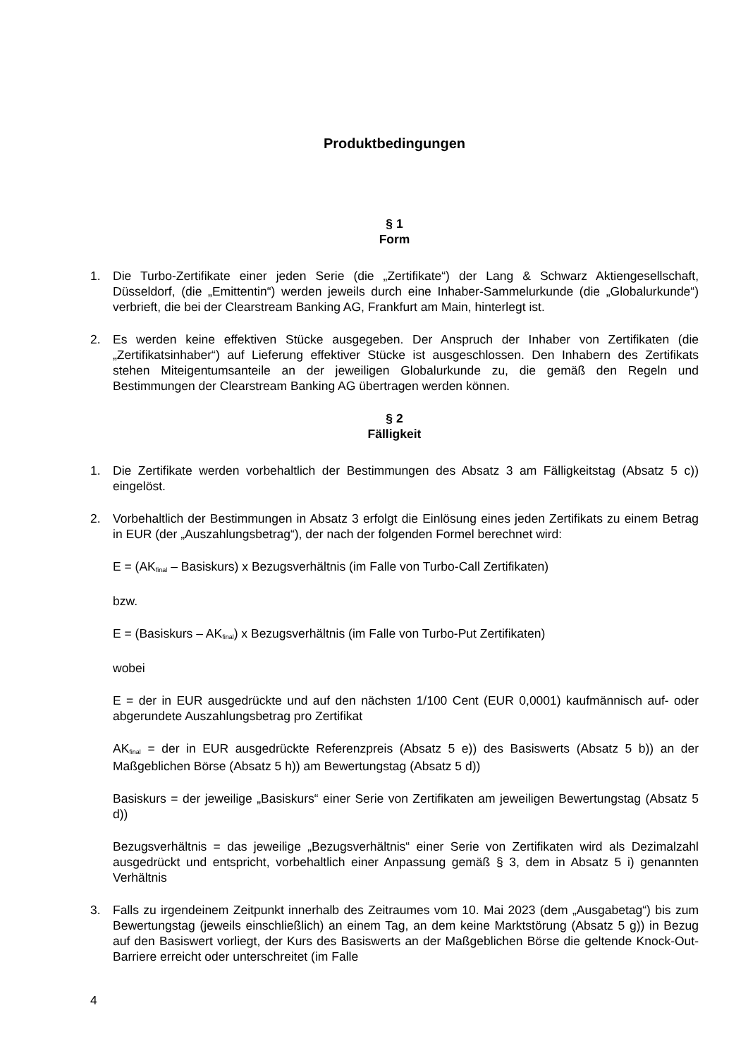Produktbedingungen
§ 1
Form
1. Die Turbo-Zertifikate einer jeden Serie (die „Zertifikate“) der Lang & Schwarz Aktiengesellschaft, Düsseldorf, (die „Emittentin“) werden jeweils durch eine Inhaber-Sammelurkunde (die „Globalurkunde“) verbrieft, die bei der Clearstream Banking AG, Frankfurt am Main, hinterlegt ist.
2. Es werden keine effektiven Stücke ausgegeben. Der Anspruch der Inhaber von Zertifikaten (die „Zertifikatsinhaber“) auf Lieferung effektiver Stücke ist ausgeschlossen. Den Inhabern des Zertifikats stehen Miteigentumsanteile an der jeweiligen Globalurkunde zu, die gemäß den Regeln und Bestimmungen der Clearstream Banking AG übertragen werden können.
§ 2
Fälligkeit
1. Die Zertifikate werden vorbehaltlich der Bestimmungen des Absatz 3 am Fälligkeitstag (Absatz 5 c)) eingelöst.
2. Vorbehaltlich der Bestimmungen in Absatz 3 erfolgt die Einlösung eines jeden Zertifikats zu einem Betrag in EUR (der „Auszahlungsbetrag“), der nach der folgenden Formel berechnet wird:
E = (AK<sub>final</sub> – Basiskurs) x Bezugsverhältnis (im Falle von Turbo-Call Zertifikaten)
bzw.
E = (Basiskurs – AK<sub>final</sub>) x Bezugsverhältnis (im Falle von Turbo-Put Zertifikaten)
wobei
E = der in EUR ausgedrückte und auf den nächsten 1/100 Cent (EUR 0,0001) kaufmännisch auf- oder abgerundete Auszahlungsbetrag pro Zertifikat
AK<sub>final</sub> = der in EUR ausgedrückte Referenzpreis (Absatz 5 e)) des Basiswerts (Absatz 5 b)) an der Maßgeblichen Börse (Absatz 5 h)) am Bewertungstag (Absatz 5 d))
Basiskurs = der jeweilige „Basiskurs“ einer Serie von Zertifikaten am jeweiligen Bewertungstag (Absatz 5 d))
Bezugsverhältnis = das jeweilige „Bezugsverhältnis“ einer Serie von Zertifikaten wird als Dezimalzahl ausgedrückt und entspricht, vorbehaltlich einer Anpassung gemäß § 3, dem in Absatz 5 i) genannten Verhältnis
3. Falls zu irgendeinem Zeitpunkt innerhalb des Zeitraumes vom 10. Mai 2023 (dem „Ausgabetag“) bis zum Bewertungstag (jeweils einschließlich) an einem Tag, an dem keine Marktstörung (Absatz 5 g)) in Bezug auf den Basiswert vorliegt, der Kurs des Basiswerts an der Maßgeblichen Börse die geltende Knock-Out-Barriere erreicht oder unterschreitet (im Falle
4